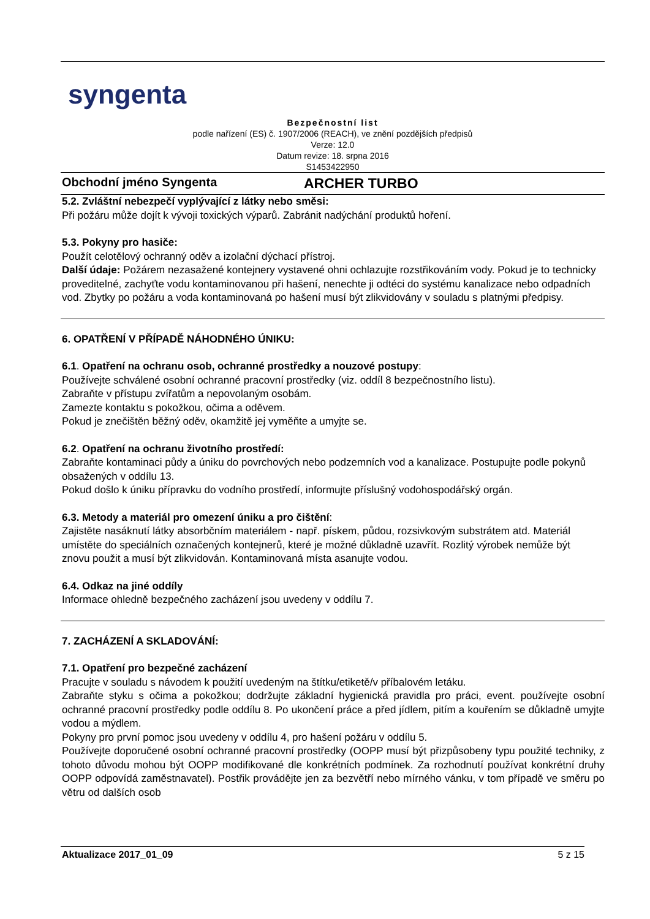syngenta
Bezpečnostní list
podle nařízení (ES) č. 1907/2006 (REACH), ve znění pozdějších předpisů
Verze: 12.0
Datum revize: 18. srpna 2016
S1453422950
Obchodní jméno Syngenta ARCHER TURBO
5.2. Zvláštní nebezpečí vyplývající z látky nebo směsi:
Při požáru může dojít k vývoji toxických výparů. Zabránit nadýchání produktů hoření.
5.3. Pokyny pro hasiče:
Použít celotělový ochranný oděv a izolační dýchací přístroj.
Další údaje: Požárem nezasažené kontejnery vystavené ohni ochlazujte rozstřikováním vody. Pokud je to technicky proveditelné, zachyťte vodu kontaminovanou při hašení, nenechte ji odtéci do systému kanalizace nebo odpadních vod. Zbytky po požáru a voda kontaminovaná po hašení musí být zlikvidovány v souladu s platnými předpisy.
6. OPATŘENÍ V PŘÍPADĚ NÁHODNÉHO ÚNIKU:
6.1. Opatření na ochranu osob, ochranné prostředky a nouzové postupy:
Používejte schválené osobní ochranné pracovní prostředky (viz. oddíl 8 bezpečnostního listu).
Zabraňte v přístupu zvířatům a nepovolaným osobám.
Zamezte kontaktu s pokožkou, očima a oděvem.
Pokud je znečištěn běžný oděv, okamžitě jej vyměňte a umyjte se.
6.2. Opatření na ochranu životního prostředí:
Zabraňte kontaminaci půdy a úniku do povrchových nebo podzemních vod a kanalizace. Postupujte podle pokynů obsažených v oddílu 13.
Pokud došlo k úniku přípravku do vodního prostředí, informujte příslušný vodohospodářský orgán.
6.3. Metody a materiál pro omezení úniku a pro čištění:
Zajistěte nasáknutí látky absorbčním materiálem - např. pískem, půdou, rozsivkovým substrátem atd. Materiál umístěte do speciálních označených kontejnerů, které je možné důkladně uzavřít. Rozlitý výrobek nemůže být znovu použit a musí být zlikvidován. Kontaminovaná místa asanujte vodou.
6.4. Odkaz na jiné oddíly
Informace ohledně bezpečného zacházení jsou uvedeny v oddílu 7.
7. ZACHÁZENÍ A SKLADOVÁNÍ:
7.1. Opatření pro bezpečné zacházení
Pracujte v souladu s návodem k použití uvedeným na štítku/etiketě/v příbalovém letáku.
Zabraňte styku s očima a pokožkou; dodržujte základní hygienická pravidla pro práci, event. používejte osobní ochranné pracovní prostředky podle oddílu 8. Po ukončení práce a před jídlem, pitím a kouřením se důkladně umyjte vodou a mýdlem.
Pokyny pro první pomoc jsou uvedeny v oddílu 4, pro hašení požáru v oddílu 5.
Používejte doporučené osobní ochranné pracovní prostředky (OOPP musí být přizpůsobeny typu použité techniky, z tohoto důvodu mohou být OOPP modifikované dle konkrétních podmínek. Za rozhodnutí používat konkrétní druhy OOPP odpovídá zaměstnavatel). Postřik provádějte jen za bezvětří nebo mírného vánku, v tom případě ve směru po větru od dalších osob
Aktualizace 2017_01_09 5 z 15